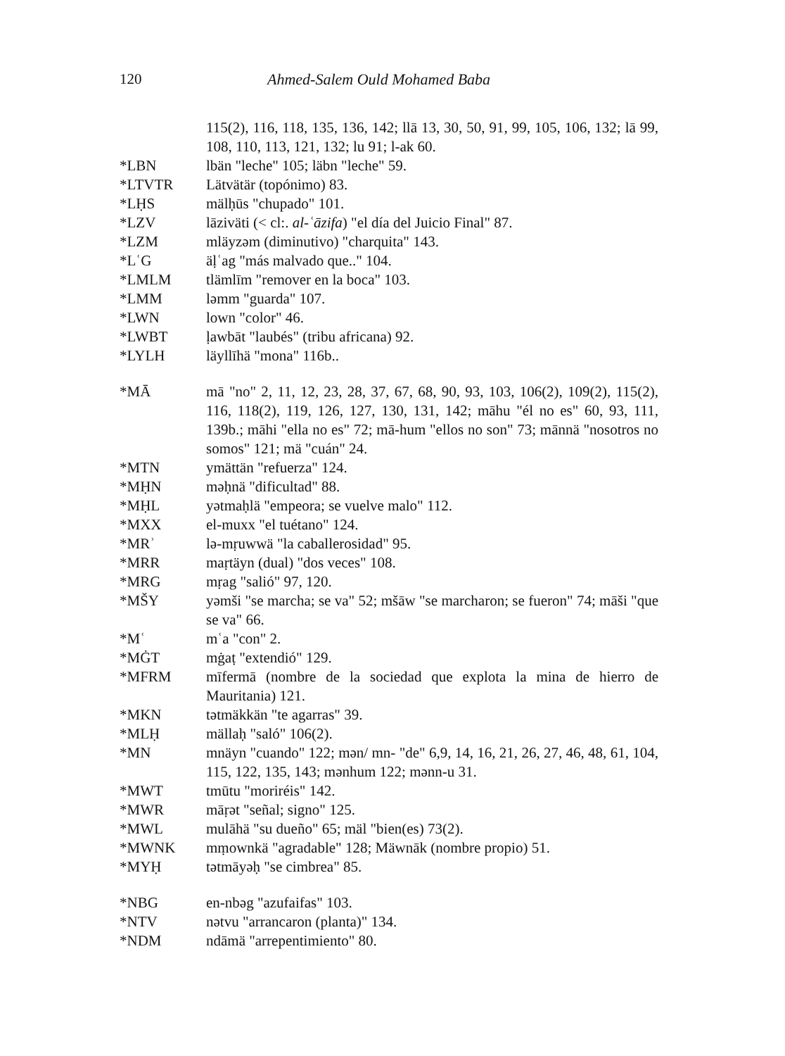120 Ahmed-Salem Ould Mohamed Baba
115(2), 116, 118, 135, 136, 142; llā 13, 30, 50, 91, 99, 105, 106, 132; lā 99, 108, 110, 113, 121, 132; lu 91; l-ak 60.
*LBN lbän "leche" 105; läbn "leche" 59.
*LTVTR Lätvätär (topónimo) 83.
*LḤS mälḥūs "chupado" 101.
*LZV lāziväti (< cl:. al-ʿāzifa) "el día del Juicio Final" 87.
*LZM mläyzəm (diminutivo) "charquita" 143.
*LʿG äḷʿag "más malvado que.." 104.
*LMLM tlämlīm "remover en la boca" 103.
*LMM ləmm "guarda" 107.
*LWN lown "color" 46.
*LWBT ḷawbāt "laubés" (tribu africana) 92.
*LYLH läyllīhä "mona" 116b..
*MĀ mā "no" 2, 11, 12, 23, 28, 37, 67, 68, 90, 93, 103, 106(2), 109(2), 115(2), 116, 118(2), 119, 126, 127, 130, 131, 142; māhu "él no es" 60, 93, 111, 139b.; māhi "ella no es" 72; mā-hum "ellos no son" 73; mānnä "nosotros no somos" 121; mä "cuán" 24.
*MTN ymättän "refuerza" 124.
*MḤN məḥnä "dificultad" 88.
*MḤL yətmaḥlä "empeora; se vuelve malo" 112.
*MXX el-muxx "el tuétano" 124.
*MRʾ lə-mṛuwwä "la caballerosidad" 95.
*MRR maṛtäyn (dual) "dos veces" 108.
*MRG mṛag "salió" 97, 120.
*MŠY yəmši "se marcha; se va" 52; mšāw "se marcharon; se fueron" 74; māši "que se va" 66.
*Mʿ mʿa "con" 2.
*MĠT mġaṭ "extendió" 129.
*MFRM mīfermā (nombre de la sociedad que explota la mina de hierro de Mauritania) 121.
*MKN tətmäkkän "te agarras" 39.
*MLḤ mällaḥ "saló" 106(2).
*MN mnäyn "cuando" 122; mən/ mn- "de" 6,9, 14, 16, 21, 26, 27, 46, 48, 61, 104, 115, 122, 135, 143; mənhum 122; mənn-u 31.
*MWT tmūtu "moriréis" 142.
*MWR māṛət "señal; signo" 125.
*MWL mulāhä "su dueño" 65; mäl "bien(es) 73(2).
*MWNK mṃownkä "agradable" 128; Mäwnāk (nombre propio) 51.
*MYḤ tətmāyəḥ "se cimbrea" 85.
*NBG en-nbəg "azufaifas" 103.
*NTV nətvu "arrancaron (planta)" 134.
*NDM ndāmä "arrepentimiento" 80.